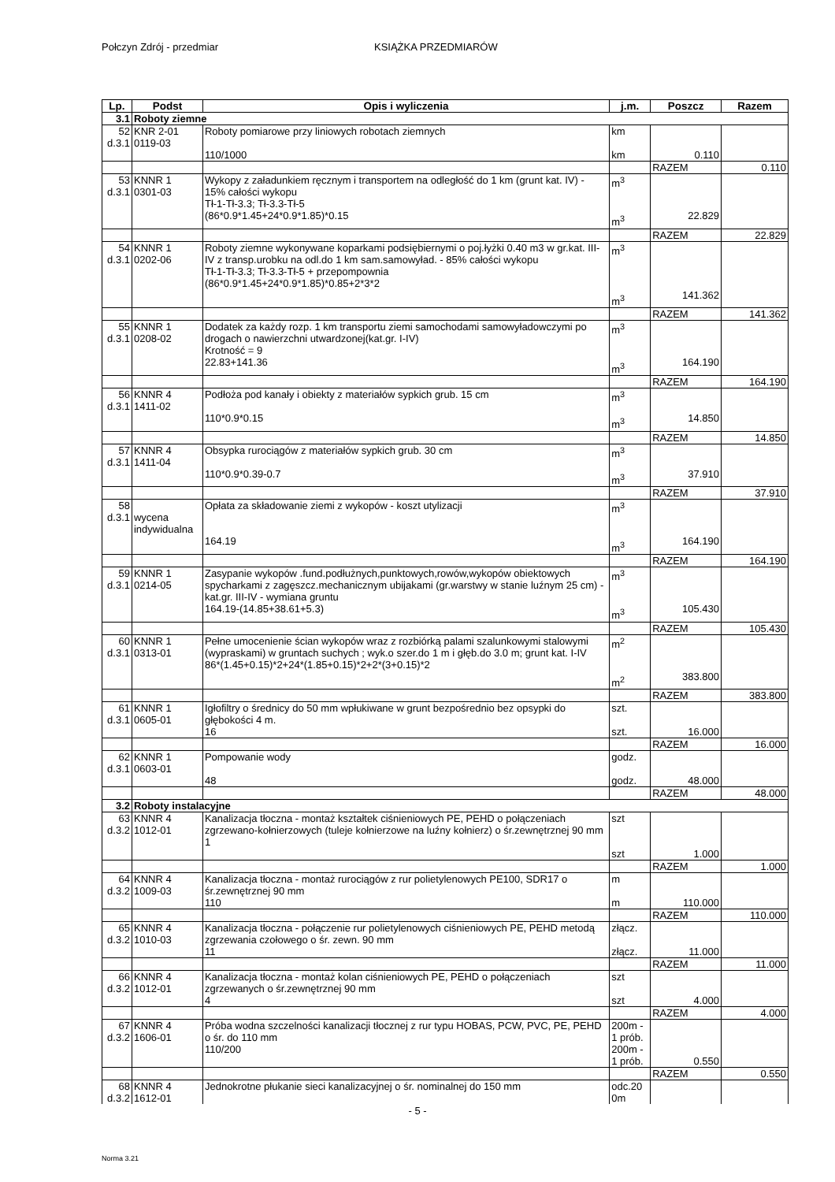Połczyn Zdrój - przedmiar KSIĄŻKA PRZEDMIARÓW
| Lp. | Podst | Opis i wyliczenia | j.m. | Poszcz | Razem |
| --- | --- | --- | --- | --- | --- |
| 3.1 | Roboty ziemne | | | | |
| 52 d.3.1 | KNR 2-01 0119-03 | Roboty pomiarowe przy liniowych robotach ziemnych 110/1000 | km km | 0.110 | |
| | | | | RAZEM | 0.110 |
| 53 d.3.1 | KNNR 1 0301-03 | Wykopy z załadunkiem ręcznym i transportem na odległość do 1 km (grunt kat. IV) - 15% całości wykopu Tł-1-Tł-3.3; Tł-3.3-Tł-5 (86*0.9*1.45+24*0.9*1.85)*0.15 | m<sup>3</sup> m<sup>3</sup> | 22.829 | |
| | | | | RAZEM | 22.829 |
| 54 d.3.1 | KNNR 1 0202-06 | Roboty ziemne wykonywane koparkami podsiębiernymi o poj.łyżki 0.40 m3 w gr.kat. III-IV z transp.urobku na odl.do 1 km sam.samowyład. - 85% całości wykopu Tł-1-Tł-3.3; Tł-3.3-Tł-5 + przepompownia (86*0.9*1.45+24*0.9*1.85)*0.85+2*3*2 | m<sup>3</sup> m<sup>3</sup> | 141.362 | |
| | | | | RAZEM | 141.362 |
| 55 d.3.1 | KNNR 1 0208-02 | Dodatek za każdy rozp. 1 km transportu ziemi samochodami samowyładowczymi po drogach o nawierzchni utwardzonej(kat.gr. I-IV) Krotność = 9 22.83+141.36 | m<sup>3</sup> m<sup>3</sup> | 164.190 | |
| | | | | RAZEM | 164.190 |
| 56 d.3.1 | KNNR 4 1411-02 | Podłoża pod kanały i obiekty z materiałów sypkich grub. 15 cm 110*0.9*0.15 | m<sup>3</sup> m<sup>3</sup> | 14.850 | |
| | | | | RAZEM | 14.850 |
| 57 d.3.1 | KNNR 4 1411-04 | Obsypka rurociągów z materiałów sypkich grub. 30 cm 110*0.9*0.39-0.7 | m<sup>3</sup> m<sup>3</sup> | 37.910 | |
| | | | | RAZEM | 37.910 |
| 58 d.3.1 | wycena indywidualna | Opłata za składowanie ziemi z wykopów - koszt utylizacji 164.19 | m<sup>3</sup> m<sup>3</sup> | 164.190 | |
| | | | | RAZEM | 164.190 |
| 59 d.3.1 | KNNR 1 0214-05 | Zasypanie wykopów .fund.podłużnych,punktowych,rowów,wykopów obiektowych spycharkami z zagęszcz.mechanicznym ubijakami (gr.warstwy w stanie luźnym 25 cm) - kat.gr. III-IV - wymiana gruntu 164.19-(14.85+38.61+5.3) | m<sup>3</sup> m<sup>3</sup> | 105.430 | |
| | | | | RAZEM | 105.430 |
| 60 d.3.1 | KNNR 1 0313-01 | Pełne umocenienie ścian wykopów wraz z rozbiórką palami szalunkowymi stalowymi (wypraskami) w gruntach suchych ; wyk.o szer.do 1 m i głęb.do 3.0 m; grunt kat. I-IV 86*(1.45+0.15)*2+24*(1.85+0.15)*2+2*(3+0.15)*2 | m<sup>2</sup> m<sup>2</sup> | 383.800 | |
| | | | | RAZEM | 383.800 |
| 61 d.3.1 | KNNR 1 0605-01 | Igłofiltry o średnicy do 50 mm wpłukiwane w grunt bezpośrednio bez opsypki do głębokości 4 m. 16 | szt. szt. | 16.000 | |
| | | | | RAZEM | 16.000 |
| 62 d.3.1 | KNNR 1 0603-01 | Pompowanie wody 48 | godz. godz. | 48.000 | |
| | | | | RAZEM | 48.000 |
| 3.2 | Roboty instalacyjne | | | | |
| 63 d.3.2 | KNNR 4 1012-01 | Kanalizacja tłoczna - montaż kształtek ciśnieniowych PE, PEHD o połączeniach zgrzewano-kołnierzowych (tuleje kołnierzowe na luźny kołnierz) o śr.zewnętrznej 90 mm 1 | szt szt | 1.000 | |
| | | | | RAZEM | 1.000 |
| 64 d.3.2 | KNNR 4 1009-03 | Kanalizacja tłoczna - montaż rurociągów z rur polietylenowych PE100, SDR17 o śr.zewnętrznej 90 mm 110 | m m | 110.000 | |
| | | | | RAZEM | 110.000 |
| 65 d.3.2 | KNNR 4 1010-03 | Kanalizacja tłoczna - połączenie rur polietylenowych ciśnieniowych PE, PEHD metodą zgrzewania czołowego o śr. zewn. 90 mm 11 | złącz. złącz. | 11.000 | |
| | | | | RAZEM | 11.000 |
| 66 d.3.2 | KNNR 4 1012-01 | Kanalizacja tłoczna - montaż kolan ciśnieniowych PE, PEHD o połączeniach zgrzewanych o śr.zewnętrznej 90 mm 4 | szt szt | 4.000 | |
| | | | | RAZEM | 4.000 |
| 67 d.3.2 | KNNR 4 1606-01 | Próba wodna szczelności kanalizacji tłocznej z rur typu HOBAS, PCW, PVC, PE, PEHD o śr. do 110 mm 110/200 | 200m - 1 prób. 200m - 1 prób. | 0.550 | |
| | | | | RAZEM | 0.550 |
| 68 d.3.2 | KNNR 4 1612-01 | Jednokrotne płukanie sieci kanalizacyjnej o śr. nominalnej do 150 mm | odc.20 0m | | |
- 5 -
Norma 3.21